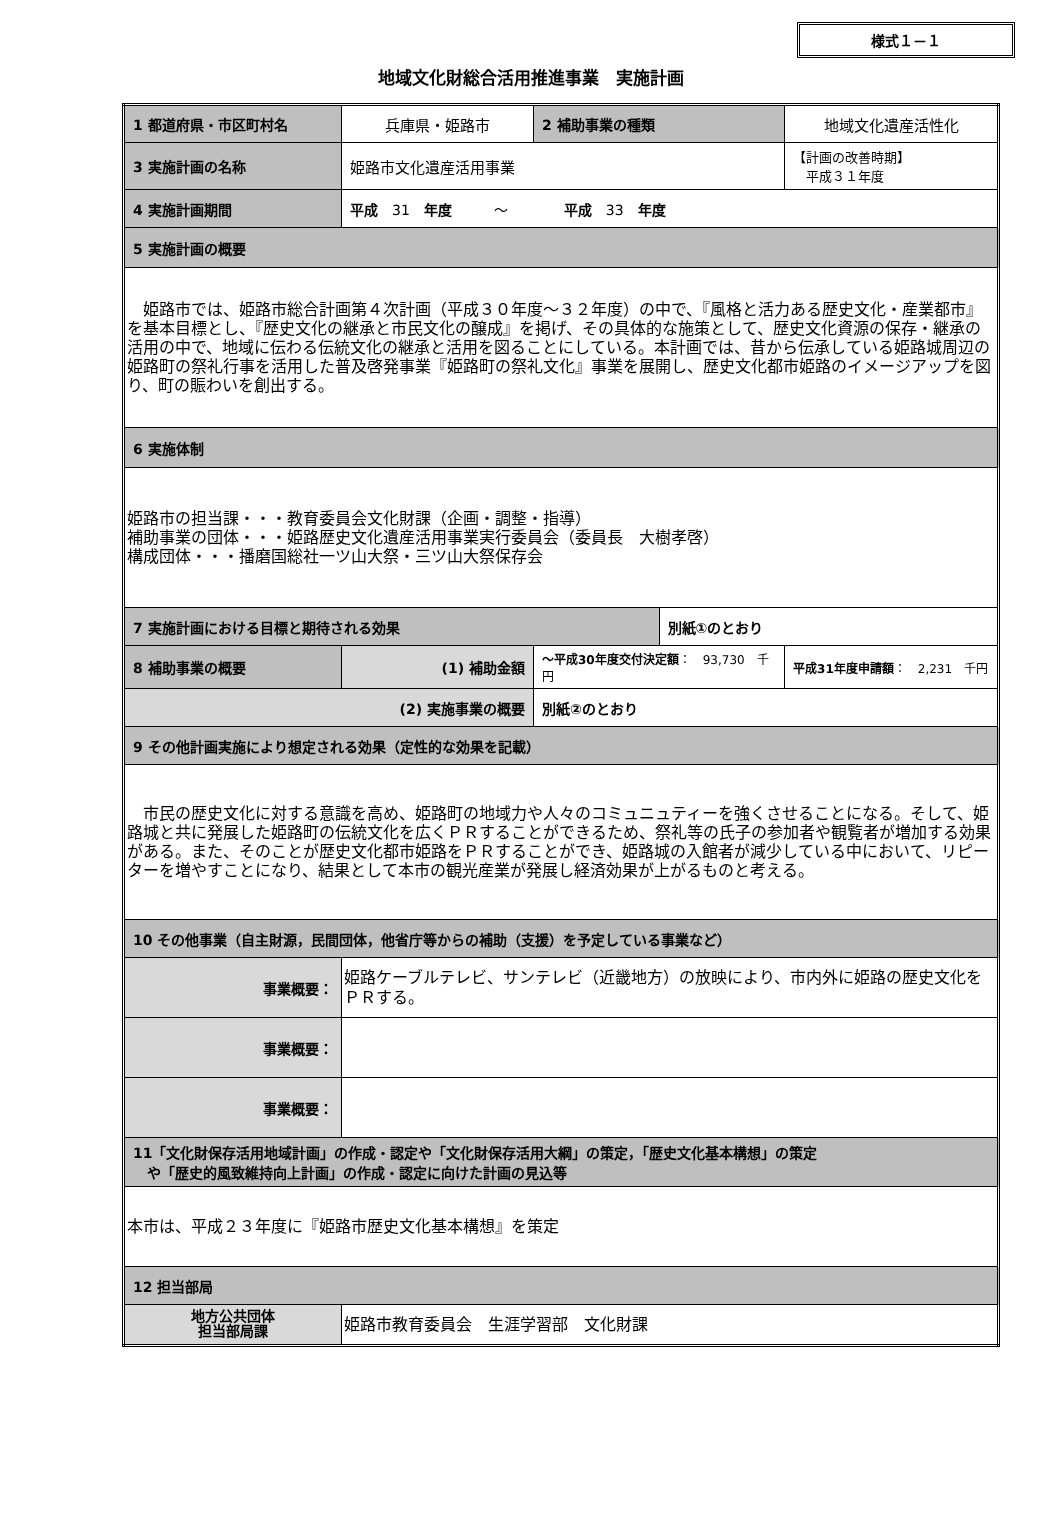様式１－１
地域文化財総合活用推進事業　実施計画
| 1 都道府県・市区町村名 | 兵庫県・姫路市 | 2 補助事業の種類 | | 地域文化遺産活性化 | |
| 3 実施計画の名称 | 姫路市文化遺産活用事業 | | | 【計画の改善時期】 平成３１年度 | |
| 4 実施計画期間 | 平成 31 年度 ～ 平成 33 年度 | | | | |
| 5 実施計画の概要 | | | | | |
| 姫路市では、姫路市総合計画第４次計画（平成３０年度～３２年度）の中で、『風格と活力ある歴史文化・産業都市』を基本目標とし、『歴史文化の継承と市民文化の醸成』を掲げ、その具体的な施策として、歴史文化資源の保存・継承の活用の中で、地域に伝わる伝統文化の継承と活用を図ることにしている。本計画では、昔から伝承している姫路城周辺の姫路町の祭礼行事を活用した普及啓発事業『姫路町の祭礼文化』事業を展開し、歴史文化都市姫路のイメージアップを図り、町の賑わいを創出する。 | | | | | |
| 6 実施体制 | | | | | |
| 姫路市の担当課・・・教育委員会文化財課（企画・調整・指導） 補助事業の団体・・・姫路歴史文化遺産活用事業実行委員会（委員長 大樹孝啓） 構成団体・・・播磨国総社一ツ山大祭・三ツ山大祭保存会 | | | | | |
| 7 実施計画における目標と期待される効果 | | | 別紙①のとおり | | |
| 8 補助事業の概要 | (1) 補助金額 | ～平成30年度交付決定額 ： 93,730 千円 | | | 平成31年度申請額 ： 2,231 千円 |
| (2) 実施事業の概要 | | 別紙②のとおり | | | |
| 9 その他計画実施により想定される効果（定性的な効果を記載） | | | | | |
| 市民の歴史文化に対する意識を高め、姫路町の地域力や人々のコミュニュティーを強くさせることになる。そして、姫路城と共に発展した姫路町の伝統文化を広くＰＲすることができるため、祭礼等の氏子の参加者や観覧者が増加する効果がある。また、そのことが歴史文化都市姫路をＰＲすることができ、姫路城の入館者が減少している中において、リピーターを増やすことになり、結果として本市の観光産業が発展し経済効果が上がるものと考える。 | | | | | |
| 10 その他事業（自主財源，民間団体，他省庁等からの補助（支援）を予定している事業など） | | | | | |
| 事業概要： | 姫路ケーブルテレビ、サンテレビ（近畿地方）の放映により、市内外に姫路の歴史文化をＰＲする。 | | | | |
| 事業概要： | | | | | |
| 事業概要： | | | | | |
| 11「文化財保存活用地域計画」の作成・認定や「文化財保存活用大綱」の策定，「歴史文化基本構想」の策定 や「歴史的風致維持向上計画」の作成・認定に向けた計画の見込等 | | | | | |
| 本市は、平成２３年度に『姫路市歴史文化基本構想』を策定 | | | | | |
| 12 担当部局 | | | | | |
| 地方公共団体 担当部局課 | 姫路市教育委員会 生涯学習部 文化財課 | | | | |